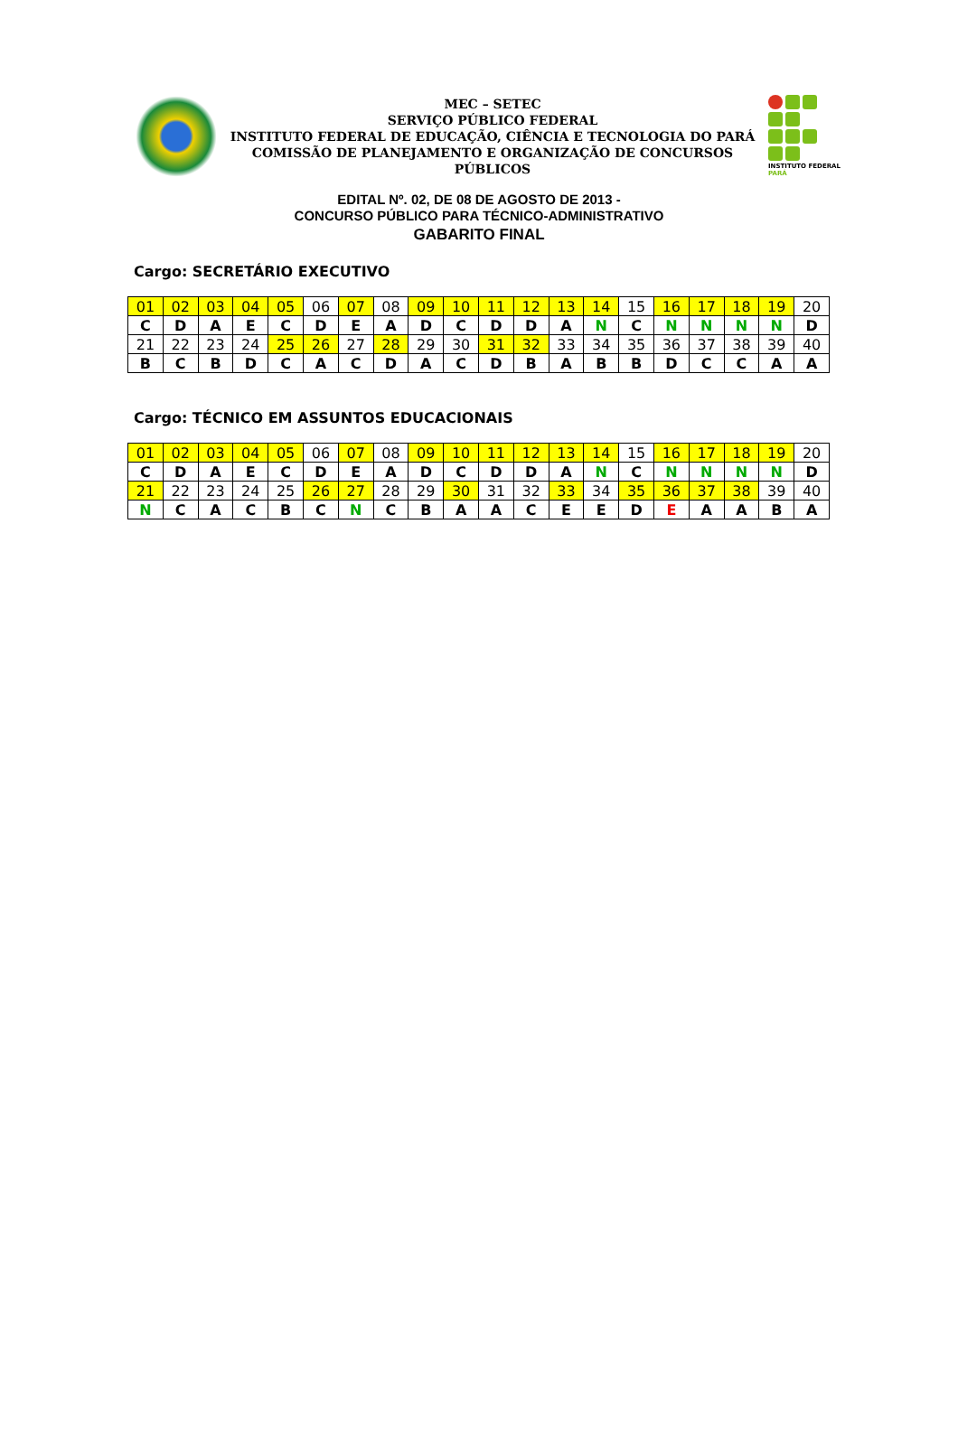MEC – SETEC
SERVIÇO PÚBLICO FEDERAL
INSTITUTO FEDERAL DE EDUCAÇÃO, CIÊNCIA E TECNOLOGIA DO PARÁ
COMISSÃO DE PLANEJAMENTO E ORGANIZAÇÃO DE CONCURSOS PÚBLICOS
INSTITUTO FEDERAL
PARÁ
EDITAL Nº. 02, DE 08 DE AGOSTO DE 2013 -
CONCURSO PÚBLICO PARA TÉCNICO-ADMINISTRATIVO
GABARITO FINAL
Cargo: SECRETÁRIO EXECUTIVO
| 01 | 02 | 03 | 04 | 05 | 06 | 07 | 08 | 09 | 10 | 11 | 12 | 13 | 14 | 15 | 16 | 17 | 18 | 19 | 20 |
| C | D | A | E | C | D | E | A | D | C | D | D | A | N | C | N | N | N | N | D |
| 21 | 22 | 23 | 24 | 25 | 26 | 27 | 28 | 29 | 30 | 31 | 32 | 33 | 34 | 35 | 36 | 37 | 38 | 39 | 40 |
| B | C | B | D | C | A | C | D | A | C | D | B | A | B | B | D | C | C | A | A |
Cargo: TÉCNICO EM ASSUNTOS EDUCACIONAIS
| 01 | 02 | 03 | 04 | 05 | 06 | 07 | 08 | 09 | 10 | 11 | 12 | 13 | 14 | 15 | 16 | 17 | 18 | 19 | 20 |
| C | D | A | E | C | D | E | A | D | C | D | D | A | N | C | N | N | N | N | D |
| 21 | 22 | 23 | 24 | 25 | 26 | 27 | 28 | 29 | 30 | 31 | 32 | 33 | 34 | 35 | 36 | 37 | 38 | 39 | 40 |
| N | C | A | C | B | C | N | C | B | A | A | C | E | E | D | E | A | A | B | A |